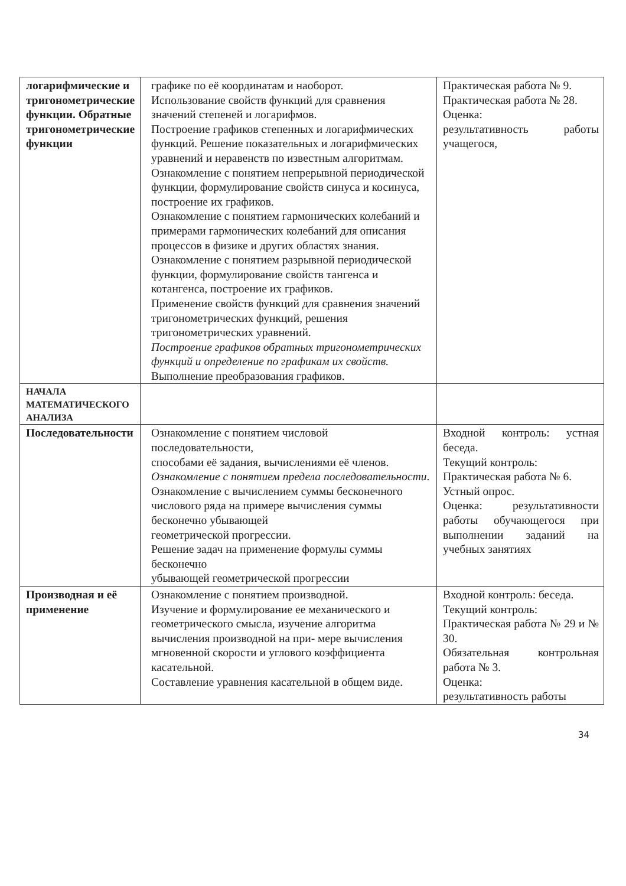| логарифмические и тригонометрические функции. Обратные тригонометрические функции | графике по её координатам и наоборот. Использование свойств функций для сравнения значений степеней и логарифмов. Построение графиков степенных и логарифмических функций. Решение показательных и логарифмических уравнений и неравенств по известным алгоритмам. Ознакомление с понятием непрерывной периодической функции, формулирование свойств синуса и косинуса, построение их графиков. Ознакомление с понятием гармонических колебаний и примерами гармонических колебаний для описания процессов в физике и других областях знания. Ознакомление с понятием разрывной периодической функции, формулирование свойств тангенса и котангенса, построение их графиков. Применение свойств функций для сравнения значений тригонометрических функций, решения тригонометрических уравнений. Построение графиков обратных тригонометрических функций и определение по графикам их свойств. Выполнение преобразования графиков. | Практическая работа № 9. Практическая работа № 28. Оценка: результативность работы учащегося, |
| НАЧАЛА МАТЕМАТИЧЕСКОГО АНАЛИЗА | | |
| Последовательности | Ознакомление с понятием числовой последовательности, способами её задания, вычислениями её членов. Ознакомление с понятием предела последовательности . Ознакомление с вычислением суммы бесконечного числового ряда на примере вычисления суммы бесконечно убывающей геометрической прогрессии. Решение задач на применение формулы суммы бесконечно убывающей геометрической прогрессии | Входной контроль: устная беседа. Текущий контроль: Практическая работа № 6. Устный опрос. Оценка: результативности работы обучающегося при выполнении заданий на учебных занятиях |
| Производная и её применение | Ознакомление с понятием производной. Изучение и формулирование ее механического и геометрического смысла, изучение алгоритма вычисления производной на при- мере вычисления мгновенной скорости и углового коэффициента касательной. Составление уравнения касательной в общем виде. | Входной контроль: беседа. Текущий контроль: Практическая работа № 29 и № 30. Обязательная контрольная работа № 3. Оценка: результативность работы |
34